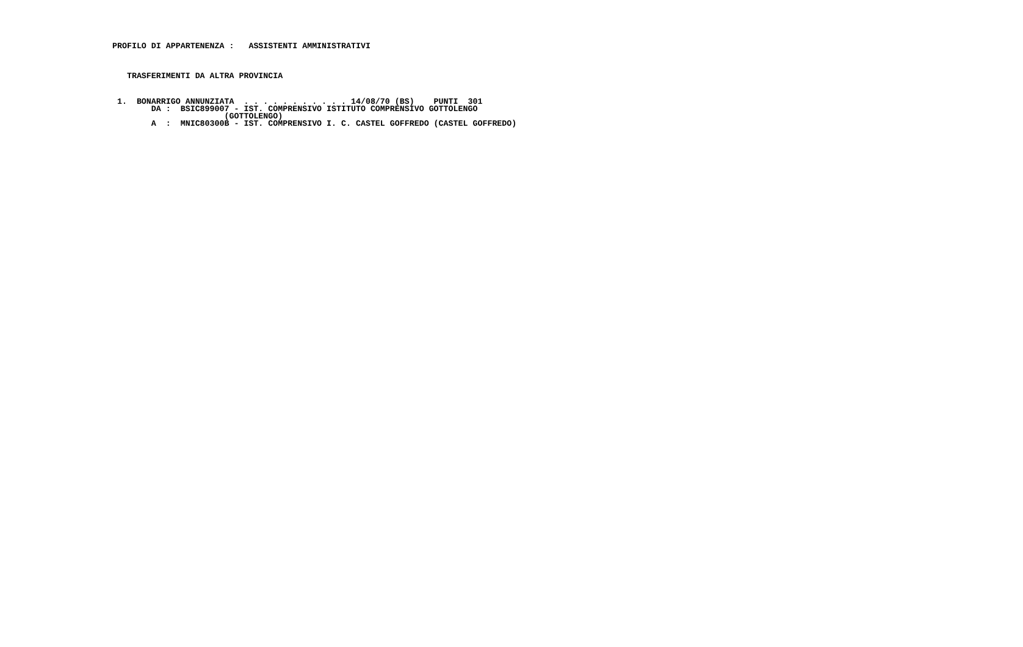PROFILO DI APPARTENENZA :   ASSISTENTI AMMINISTRATIVI
    TRASFERIMENTI DA ALTRA PROVINCIA
  1.  BONARRIGO ANNUNZIATA  . . . . . . . . . . . 14/08/70 (BS)    PUNTI  301
         DA :  BSIC899007 - IST. COMPRENSIVO ISTITUTO COMPRENSIVO GOTTOLENGO
                        (GOTTOLENGO)
         A  :  MNIC80300B - IST. COMPRENSIVO I. C. CASTEL GOFFREDO (CASTEL GOFFREDO)